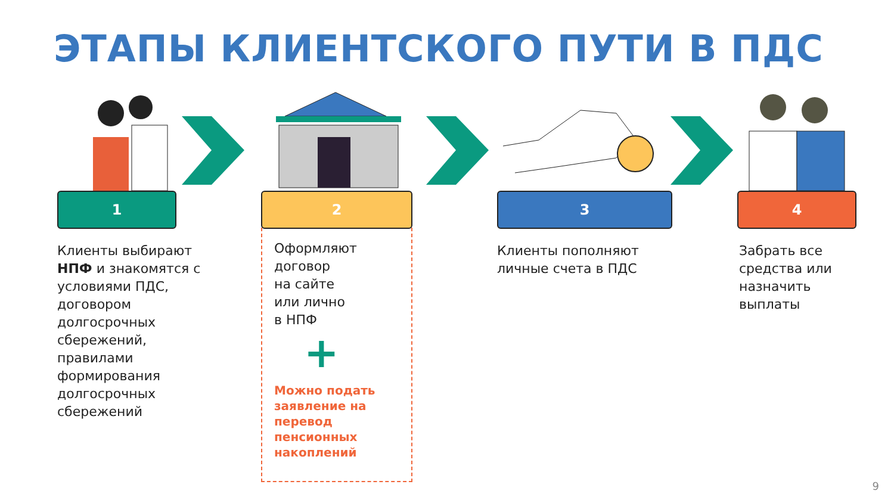ЭТАПЫ КЛИЕНТСКОГО ПУТИ В ПДС
1
Клиенты выбирают НПФ и знакомятся с условиями ПДС, договором долгосрочных сбережений, правилами формирования долгосрочных сбережений
2
Оформляют
договор
на сайте
или лично
в НПФ
+
Можно подать заявление на перевод пенсионных накоплений
3
Клиенты пополняют личные счета в ПДС
4
Забрать все средства или назначить выплаты
9